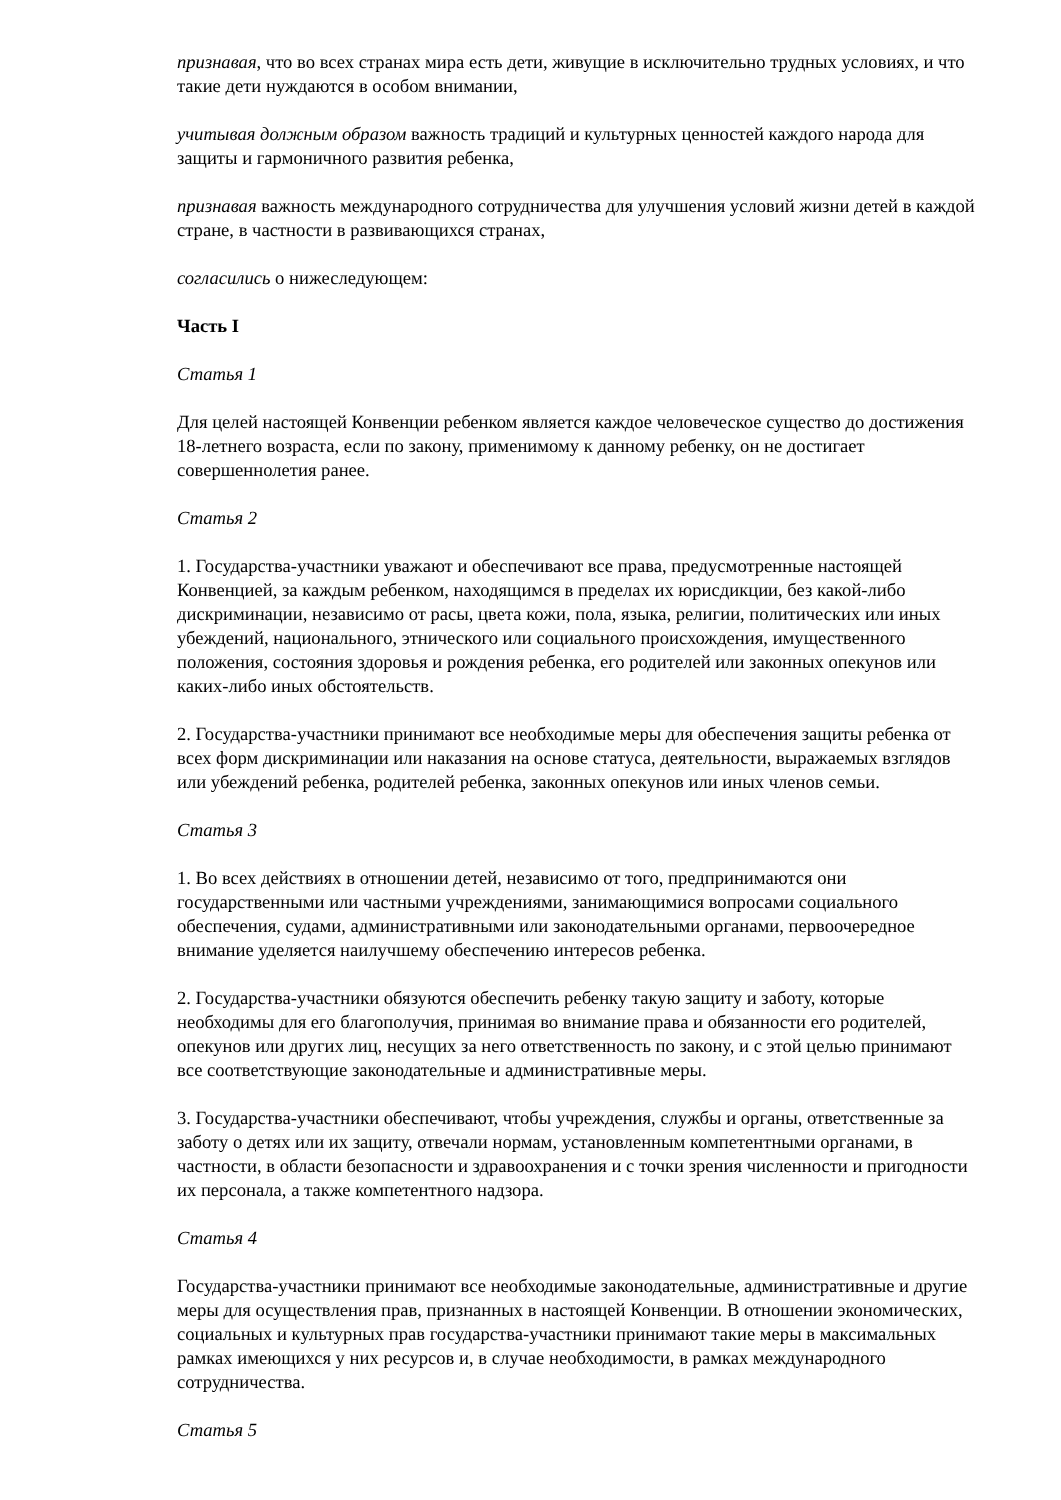признавая, что во всех странах мира есть дети, живущие в исключительно трудных условиях, и что такие дети нуждаются в особом внимании,
учитывая должным образом важность традиций и культурных ценностей каждого народа для защиты и гармоничного развития ребенка,
признавая важность международного сотрудничества для улучшения условий жизни детей в каждой стране, в частности в развивающихся странах,
согласились о нижеследующем:
Часть I
Статья 1
Для целей настоящей Конвенции ребенком является каждое человеческое существо до достижения 18-летнего возраста, если по закону, применимому к данному ребенку, он не достигает совершеннолетия ранее.
Статья 2
1. Государства-участники уважают и обеспечивают все права, предусмотренные настоящей Конвенцией, за каждым ребенком, находящимся в пределах их юрисдикции, без какой-либо дискриминации, независимо от расы, цвета кожи, пола, языка, религии, политических или иных убеждений, национального, этнического или социального происхождения, имущественного положения, состояния здоровья и рождения ребенка, его родителей или законных опекунов или каких-либо иных обстоятельств.
2. Государства-участники принимают все необходимые меры для обеспечения защиты ребенка от всех форм дискриминации или наказания на основе статуса, деятельности, выражаемых взглядов или убеждений ребенка, родителей ребенка, законных опекунов или иных членов семьи.
Статья 3
1. Во всех действиях в отношении детей, независимо от того, предпринимаются они государственными или частными учреждениями, занимающимися вопросами социального обеспечения, судами, административными или законодательными органами, первоочередное внимание уделяется наилучшему обеспечению интересов ребенка.
2. Государства-участники обязуются обеспечить ребенку такую защиту и заботу, которые необходимы для его благополучия, принимая во внимание права и обязанности его родителей, опекунов или других лиц, несущих за него ответственность по закону, и с этой целью принимают все соответствующие законодательные и административные меры.
3. Государства-участники обеспечивают, чтобы учреждения, службы и органы, ответственные за заботу о детях или их защиту, отвечали нормам, установленным компетентными органами, в частности, в области безопасности и здравоохранения и с точки зрения численности и пригодности их персонала, а также компетентного надзора.
Статья 4
Государства-участники принимают все необходимые законодательные, административные и другие меры для осуществления прав, признанных в настоящей Конвенции. В отношении экономических, социальных и культурных прав государства-участники принимают такие меры в максимальных рамках имеющихся у них ресурсов и, в случае необходимости, в рамках международного сотрудничества.
Статья 5